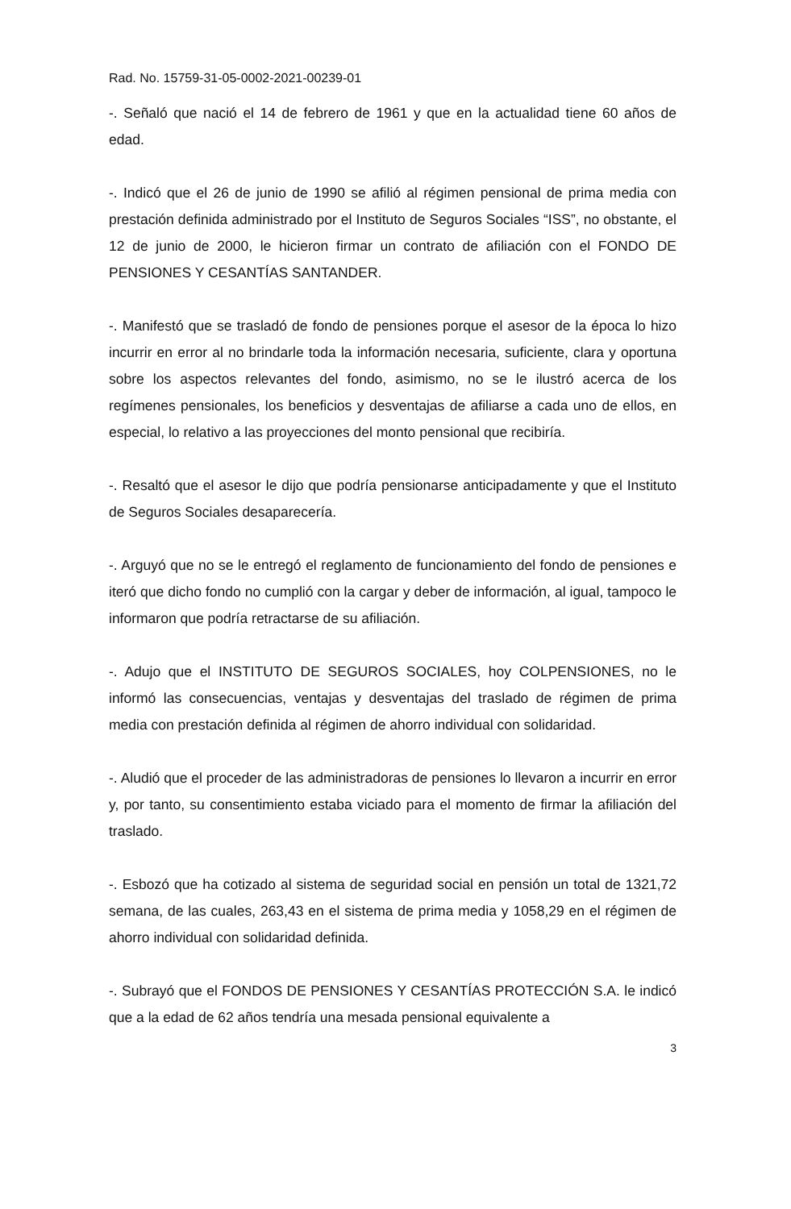Rad. No. 15759-31-05-0002-2021-00239-01
-. Señaló que nació el 14 de febrero de 1961 y que en la actualidad tiene 60 años de edad.
-. Indicó que el 26 de junio de 1990 se afilió al régimen pensional de prima media con prestación definida administrado por el Instituto de Seguros Sociales “ISS”, no obstante, el 12 de junio de 2000, le hicieron firmar un contrato de afiliación con el FONDO DE PENSIONES Y CESANTÍAS SANTANDER.
-. Manifestó que se trasladó de fondo de pensiones porque el asesor de la época lo hizo incurrir en error al no brindarle toda la información necesaria, suficiente, clara y oportuna sobre los aspectos relevantes del fondo, asimismo, no se le ilustró acerca de los regímenes pensionales, los beneficios y desventajas de afiliarse a cada uno de ellos, en especial, lo relativo a las proyecciones del monto pensional que recibiría.
-. Resaltó que el asesor le dijo que podría pensionarse anticipadamente y que el Instituto de Seguros Sociales desaparecería.
-. Arguyó que no se le entregó el reglamento de funcionamiento del fondo de pensiones e iteró que dicho fondo no cumplió con la cargar y deber de información, al igual, tampoco le informaron que podría retractarse de su afiliación.
-. Adujo que el INSTITUTO DE SEGUROS SOCIALES, hoy COLPENSIONES, no le informó las consecuencias, ventajas y desventajas del traslado de régimen de prima media con prestación definida al régimen de ahorro individual con solidaridad.
-. Aludió que el proceder de las administradoras de pensiones lo llevaron a incurrir en error y, por tanto, su consentimiento estaba viciado para el momento de firmar la afiliación del traslado.
-. Esbozó que ha cotizado al sistema de seguridad social en pensión un total de 1321,72 semana, de las cuales, 263,43 en el sistema de prima media y 1058,29 en el régimen de ahorro individual con solidaridad definida.
-. Subrayó que el FONDOS DE PENSIONES Y CESANTÍAS PROTECCIÓN S.A. le indicó que a la edad de 62 años tendría una mesada pensional equivalente a
3